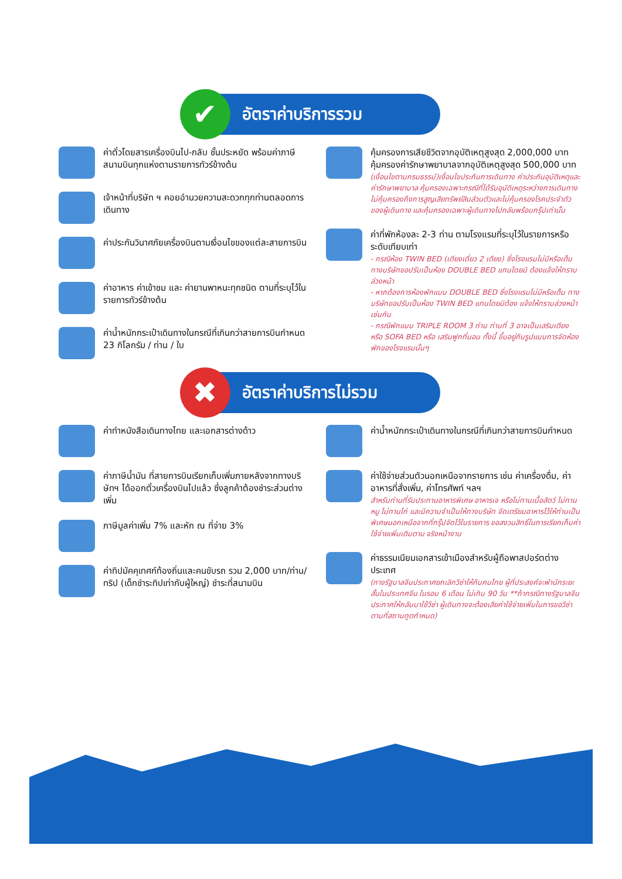✔
อัตราค่าบริการรวม
ค่าตั๋วโดยสารเครื่องบินไป-กลับ ชั้นประหยัด พร้อมค่าภาษีสนามบินทุกแห่งตามรายการทัวร์ข้างต้น
เจ้าหน้าที่บริษัท ฯ คอยอำนวยความสะดวกทุกท่านตลอดการเดินทาง
ค่าประกันวินาศภัยเครื่องบินตามเงื่อนไขของแต่ละสายการบิน
ค่าอาหาร ค่าเข้าชม และ ค่ายานพาหนะทุกชนิด ตามที่ระบุไว้ในรายการทัวร์ข้างต้น
ค่าน้ำหนักกระเป๋าเดินทางในกรณีที่เกินกว่าสายการบินกำหนด 23 กิโลกรัม / ท่าน / ใบ
คุ้มครองการเสียชีวิตจากอุบัติเหตุสูงสุด 2,000,000 บาท
คุ้มครองค่ารักษาพยาบาลจากอุบัติเหตุสูงสุด 500,000 บาท
(เงื่อนไขตามกรมธรรม์)เงื่อนไขประกันการเดินทาง ค่าประกันอุบัติเหตุและค่ารักษาพยาบาล คุ้มครองเฉพาะกรณีที่ได้รับอุบัติเหตุระหว่างการเดินทางไม่คุ้มครองถึงการสูญเสียทรัพย์สินส่วนตัวและไม่คุ้มครองโรคประจำตัวของผู้เดินทาง และคุ้มครองเฉพาะผู้เดินทางไปกลับพร้อมกรุ๊ปเท่านั้น
ค่าที่พักห้องละ 2-3 ท่าน ตามโรงแรมที่ระบุไว้ในรายการหรือ ระดับเทียบเท่า
- กรณีห้อง TWIN BED (เตียงเดี่ยว 2 เตียง) ซึ่งโรงแรมไม่มีหรือเต็ม ทางบริษัทขอปรับเป็นห้อง DOUBLE BED แทนโดยมิ ต้องแจ้งให้ทราบล่วงหน้า
- หากต้องการห้องพักแบบ DOUBLE BED ซึ่งโรงแรมไม่มีหรือเต็ม ทางบริษัทขอปรับเป็นห้อง TWIN BED แทนโดยมิต้อง แจ้งให้ทราบล่วงหน้า เช่นกัน
- กรณีพักแบบ TRIPLE ROOM 3 ท่าน ท่านที่ 3 อาจเป็นเสริมเตียง หรือ SOFA BED หรือ เสริมฟูกที่นอน ทั้งนี้ ขึ้นอยู่กับรูปแบบการจัดห้องพักของโรงแรมนั้นๆ
✖
อัตราค่าบริการไม่รวม
ค่าทำหนังสือเดินทางไทย และเอกสารต่างด้าว
ค่าภาษีน้ำมัน ที่สายการบินเรียกเก็บเพิ่มภายหลังจากทางบริษัทฯ ได้ออกตั๋วเครื่องบินไปแล้ว ซึ่งลูกค้าต้องชำระส่วนต่างเพิ่ม
ภาษีมูลค่าเพิ่ม 7% และหัก ณ ที่จ่าย 3%
ค่าทิปมัคคุเทศก์ท้องถิ่นและคนขับรถ รวม 2,000 บาท/ท่าน/ทริป (เด็กชำระทิปเท่ากับผู้ใหญ่) ชำระที่สนามบิน
ค่าน้ำหนักกระเป๋าเดินทางในกรณีที่เกินกว่าสายการบินกำหนด
ค่าใช้จ่ายส่วนตัวนอกเหนือจากรายการ เช่น ค่าเครื่องดื่ม, ค่าอาหารที่สั่งเพิ่ม, ค่าโทรศัพท์ ฯลฯ
สำหรับท่านที่รับประทานอาหารพิเศษ อาหารเจ หรือไม่ทานเนื้อสัตว์ ไม่ทานหมู ไม่ทานไก่ และมีความจำเป็นให้ทางบริษัท จัดเตรียมอาหารไว้ให้ท่านเป็นพิเศษนอกเหนือจากที่กรุ๊ปจัดไว้ในรายการ ขอสงวนสิทธิ์ในการเรียกเก็บค่าใช้จ่ายเพิ่มเติมตาม จริงหน้างาน
ค่าธรรมเนียมเอกสารเข้าเมืองสำหรับผู้ถือพาสปอร์ตต่างประเทศ
(ทางรัฐบาลจีนประกาศยกเลิกวีซ่าให้กับคนไทย ผู้ที่ประสงค์จะพำนักระยะสั้นในประเทศจีน ในรอบ 6 เดือน ไม่เกิน 90 วัน **ถ้ากรณีทางรัฐบาลจีนประกาศให้กลับมาใช้วีซ่า ผู้เดินทางจะต้องเสียค่าใช้จ่ายเพิ่มในการขอวีซ่าตามที่สถานทูตกำหนด)